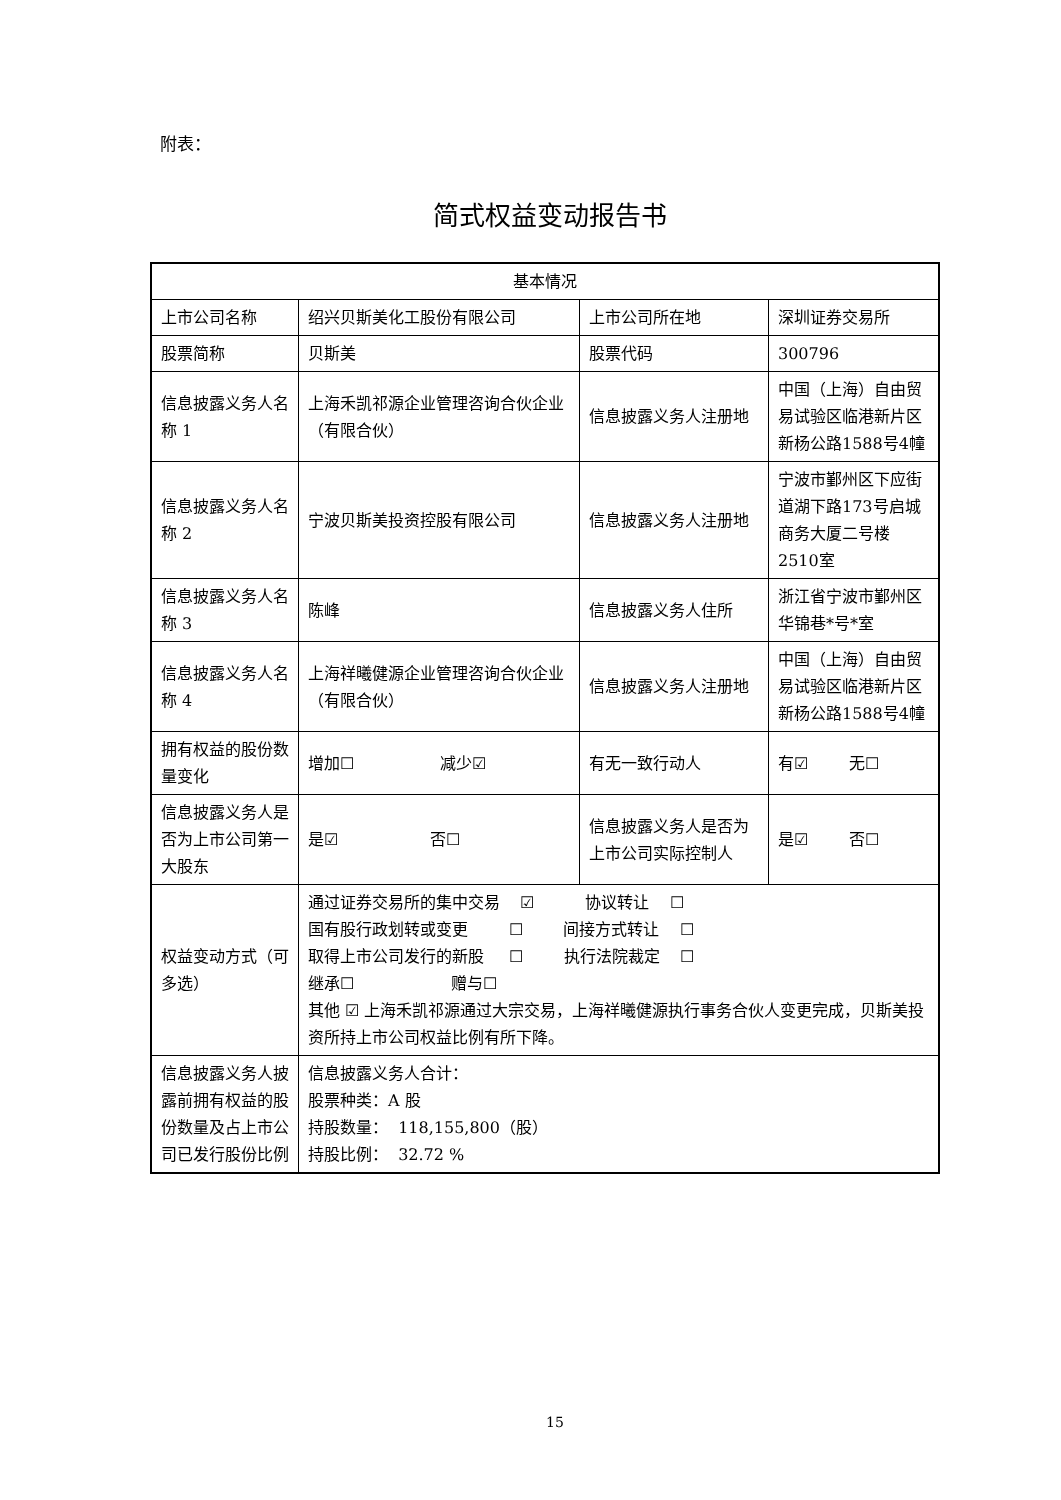附表：
简式权益变动报告书
| 基本情况 | | | |
| 上市公司名称 | 绍兴贝斯美化工股份有限公司 | 上市公司所在地 | 深圳证券交易所 |
| 股票简称 | 贝斯美 | 股票代码 | 300796 |
| 信息披露义务人名称 1 | 上海禾凯祁源企业管理咨询合伙企业（有限合伙） | 信息披露义务人注册地 | 中国（上海）自由贸易试验区临港新片区新杨公路1588号4幢 |
| 信息披露义务人名称 2 | 宁波贝斯美投资控股有限公司 | 信息披露义务人注册地 | 宁波市鄞州区下应街道湖下路173号启城商务大厦二号楼2510室 |
| 信息披露义务人名称 3 | 陈峰 | 信息披露义务人住所 | 浙江省宁波市鄞州区华锦巷*号*室 |
| 信息披露义务人名称 4 | 上海祥曦健源企业管理咨询合伙企业（有限合伙） | 信息披露义务人注册地 | 中国（上海）自由贸易试验区临港新片区新杨公路1588号4幢 |
| 拥有权益的股份数量变化 | 增加☐ 减少☑ | 有无一致行动人 | 有☑ 无☐ |
| 信息披露义务人是否为上市公司第一大股东 | 是☑ 否☐ | 信息披露义务人是否为上市公司实际控制人 | 是☑ 否☐ |
| 权益变动方式（可多选） | 通过证券交易所的集中交易 ☑ 协议转让 ☐ 国有股行政划转或变更 ☐ 间接方式转让 ☐ 取得上市公司发行的新股 ☐ 执行法院裁定 ☐ 继承☐ 赠与☐ 其他 ☑ 上海禾凯祁源通过大宗交易，上海祥曦健源执行事务合伙人变更完成，贝斯美投资所持上市公司权益比例有所下降。 | | |
| 信息披露义务人披露前拥有权益的股份数量及占上市公司已发行股份比例 | 信息披露义务人合计： 股票种类：A 股 持股数量： 118,155,800（股） 持股比例： 32.72 % | | |
15